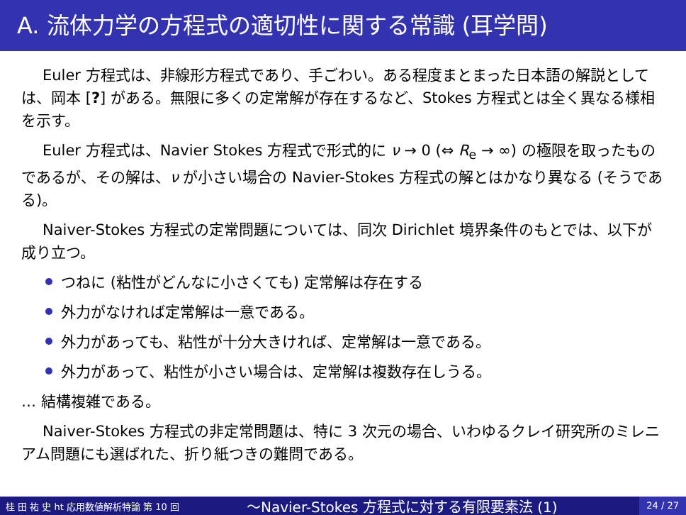A. 流体力学の方程式の適切性に関する常識 (耳学問)
Euler 方程式は、非線形方程式であり、手ごわい。ある程度まとまった日本語の解説としては、岡本 [?] がある。無限に多くの定常解が存在するなど、Stokes 方程式とは全く異なる様相を示す。
Euler 方程式は、Navier Stokes 方程式で形式的に ν → 0 (⇔ R<sub>e</sub> → ∞) の極限を取ったものであるが、その解は、ν が小さい場合の Navier-Stokes 方程式の解とはかなり異なる (そうである)。
Naiver-Stokes 方程式の定常問題については、同次 Dirichlet 境界条件のもとでは、以下が成り立つ。
つねに (粘性がどんなに小さくても) 定常解は存在する
外力がなければ定常解は一意である。
外力があっても、粘性が十分大きければ、定常解は一意である。
外力があって、粘性が小さい場合は、定常解は複数存在しうる。
… 結構複雑である。
Naiver-Stokes 方程式の非定常問題は、特に 3 次元の場合、いわゆるクレイ研究所のミレニアム問題にも選ばれた、折り紙つきの難問である。
桂 田 祐 史 ht 応用数値解析特論 第 10 回 〜Navier-Stokes 方程式に対する有限要素法 (1) 24 / 27